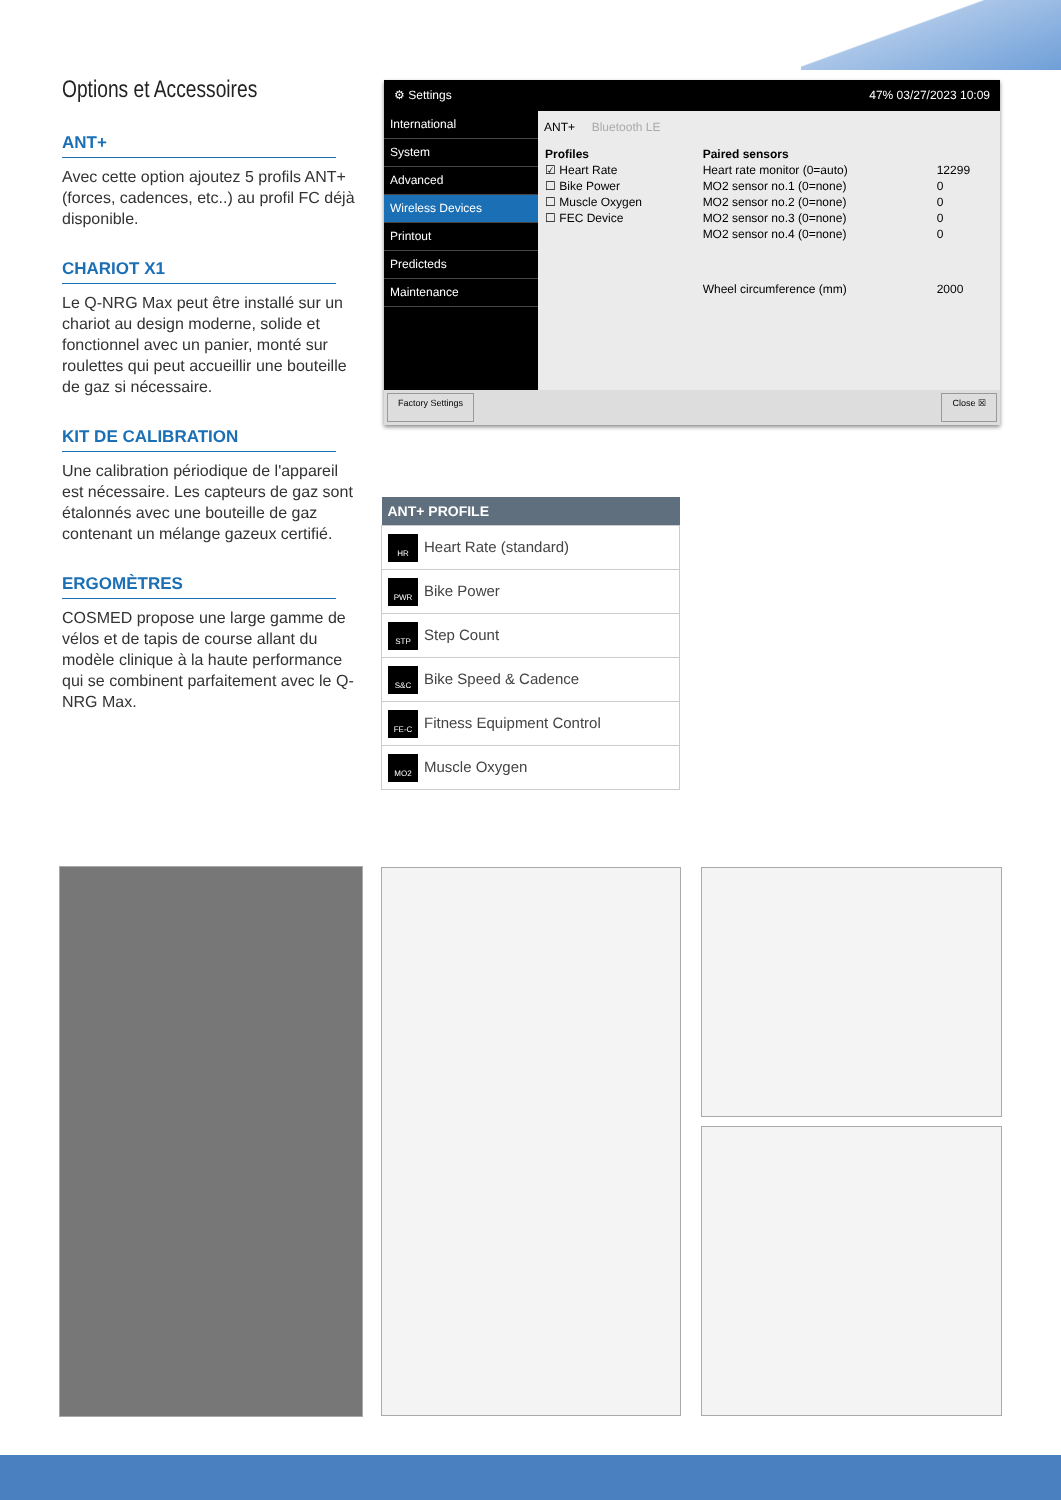Options et Accessoires
ANT+
Avec cette option ajoutez 5 profils ANT+ (forces, cadences, etc..) au profil FC déjà disponible.
CHARIOT X1
Le Q-NRG Max peut être installé sur un chariot au design moderne, solide et fonctionnel avec un panier, monté sur roulettes qui peut accueillir une bouteille de gaz si nécessaire.
KIT DE CALIBRATION
Une calibration périodique de l'appareil est nécessaire. Les capteurs de gaz sont étalonnés avec une bouteille de gaz contenant un mélange gazeux certifié.
ERGOMÈTRES
COSMED propose une large gamme de vélos et de tapis de course allant du modèle clinique à la haute performance qui se combinent parfaitement avec le Q-NRG Max.
⚙ Settings 47% 03/27/2023 10:09
International
System
Advanced
Wireless Devices
Printout
Predicteds
Maintenance
ANT+ Bluetooth LE
| Profiles | Paired sensors | |
| --- | --- | --- |
| ☑ Heart Rate | Heart rate monitor (0=auto) | 12299 |
| ☐ Bike Power | MO2 sensor no.1 (0=none) | 0 |
| ☐ Muscle Oxygen | MO2 sensor no.2 (0=none) | 0 |
| ☐ FEC Device | MO2 sensor no.3 (0=none) | 0 |
| | MO2 sensor no.4 (0=none) | 0 |
| | Wheel circumference (mm) | 2000 |
Factory Settings Close ☒
| ANT+ PROFILE |
| --- |
| HR Heart Rate (standard) |
| PWR Bike Power |
| STP Step Count |
| S&C Bike Speed & Cadence |
| FE-C Fitness Equipment Control |
| MO2 Muscle Oxygen |